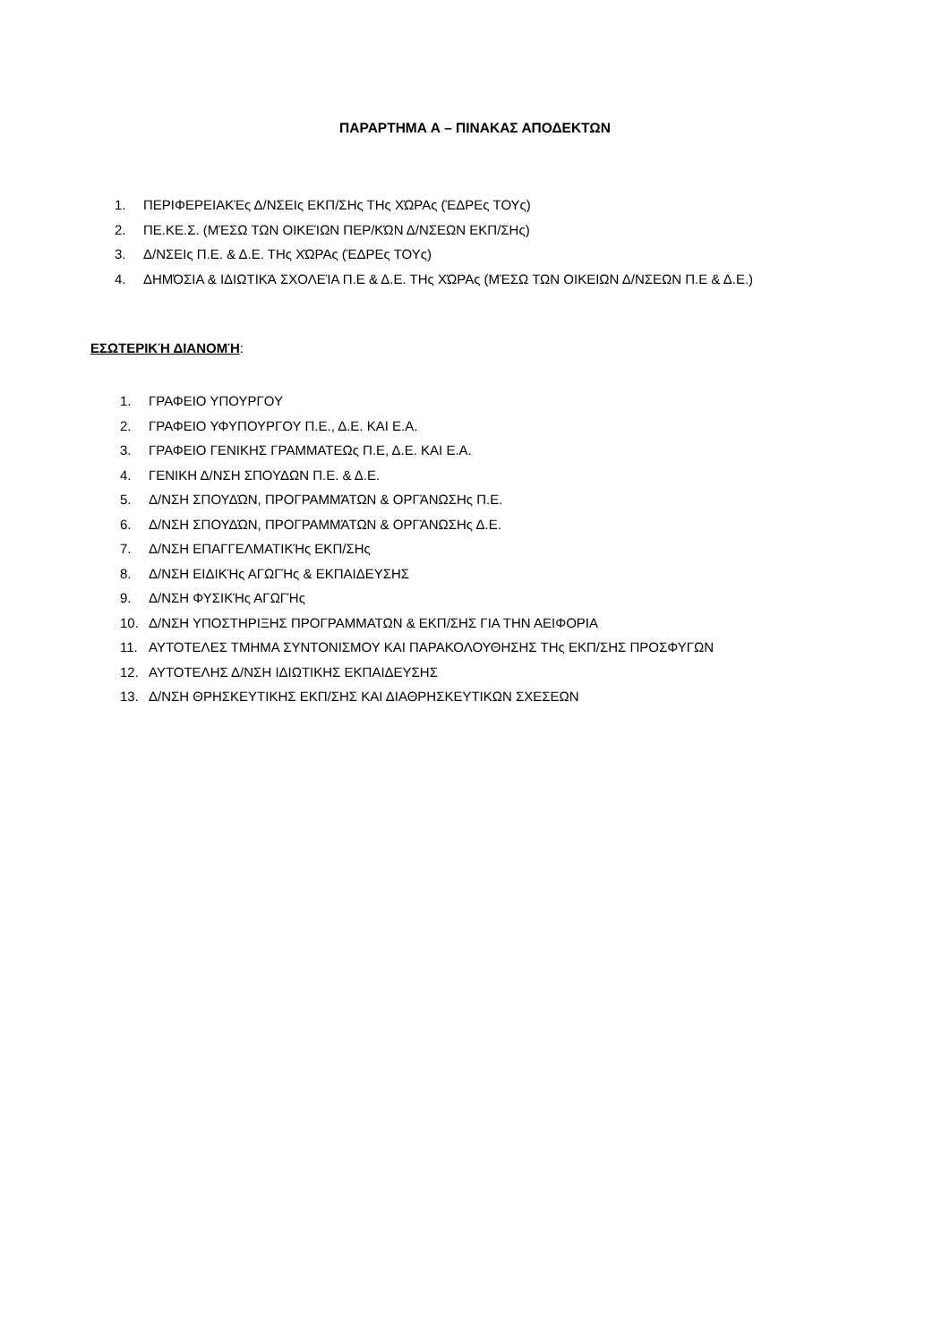ΠΑΡΑΡΤΗΜΑ Α – ΠΙΝΑΚΑΣ ΑΠΟΔΕΚΤΩΝ
1. ΠΕΡΙΦΕΡΕΙΑΚΈς Δ/ΝΣΕΙς ΕΚΠ/ΣΗς ΤΗς ΧΏΡΑς (ΈΔΡΕς ΤΟΥς)
2. ΠΕ.ΚΕ.Σ. (ΜΈΣΩ ΤΩΝ ΟΙΚΕΊΩΝ ΠΕΡ/ΚΏΝ Δ/ΝΣΕΩΝ ΕΚΠ/ΣΗς)
3. Δ/ΝΣΕΙς Π.Ε. & Δ.Ε. ΤΗς ΧΏΡΑς (ΈΔΡΕς ΤΟΥς)
4. ΔΗΜΌΣΙΑ & ΙΔΙΩΤΙΚΆ ΣΧΟΛΕΊΑ Π.Ε & Δ.Ε. ΤΗς ΧΏΡΑς (ΜΈΣΩ ΤΩΝ ΟΙΚΕΙΩΝ Δ/ΝΣΕΩΝ Π.Ε & Δ.Ε.)
ΕΣΩΤΕΡΙΚΉ ΔΙΑΝΟΜΉ:
1. ΓΡΑΦΕΙΟ ΥΠΟΥΡΓΟΥ
2. ΓΡΑΦΕΙΟ ΥΦΥΠΟΥΡΓΟΥ Π.Ε., Δ.Ε. ΚΑΙ Ε.Α.
3. ΓΡΑΦΕΙΟ ΓΕΝΙΚΗΣ ΓΡΑΜΜΑΤΕΩς Π.Ε, Δ.Ε. ΚΑΙ Ε.Α.
4. ΓΕΝΙΚΗ Δ/ΝΣΗ ΣΠΟΥΔΩΝ Π.Ε. & Δ.Ε.
5. Δ/ΝΣΗ ΣΠΟΥΔΏΝ, ΠΡΟΓΡΑΜΜΆΤΩΝ & ΟΡΓΆΝΩΣΗς Π.Ε.
6. Δ/ΝΣΗ ΣΠΟΥΔΏΝ, ΠΡΟΓΡΑΜΜΆΤΩΝ & ΟΡΓΆΝΩΣΗς Δ.Ε.
7. Δ/ΝΣΗ ΕΠΑΓΓΕΛΜΑΤΙΚΉς ΕΚΠ/ΣΗς
8. Δ/ΝΣΗ ΕΙΔΙΚΉς ΑΓΩΓΉς & ΕΚΠΑΙΔΕΥΣΗΣ
9. Δ/ΝΣΗ ΦΥΣΙΚΉς ΑΓΩΓΉς
10. Δ/ΝΣΗ ΥΠΟΣΤΗΡΙΞΗΣ ΠΡΟΓΡΑΜΜΑΤΩΝ & ΕΚΠ/ΣΗΣ ΓΙΑ ΤΗΝ ΑΕΙΦΟΡΙΑ
11. ΑΥΤΟΤΕΛΕΣ ΤΜΗΜΑ ΣΥΝΤΟΝΙΣΜΟΥ ΚΑΙ ΠΑΡΑΚΟΛΟΥΘΗΣΗΣ ΤΗς ΕΚΠ/ΣΗΣ ΠΡΟΣΦΥΓΩΝ
12. ΑΥΤΟΤΕΛΗΣ Δ/ΝΣΗ ΙΔΙΩΤΙΚΗΣ ΕΚΠΑΙΔΕΥΣΗΣ
13. Δ/ΝΣΗ ΘΡΗΣΚΕΥΤΙΚΗΣ ΕΚΠ/ΣΗΣ ΚΑΙ ΔΙΑΘΡΗΣΚΕΥΤΙΚΩΝ ΣΧΕΣΕΩΝ